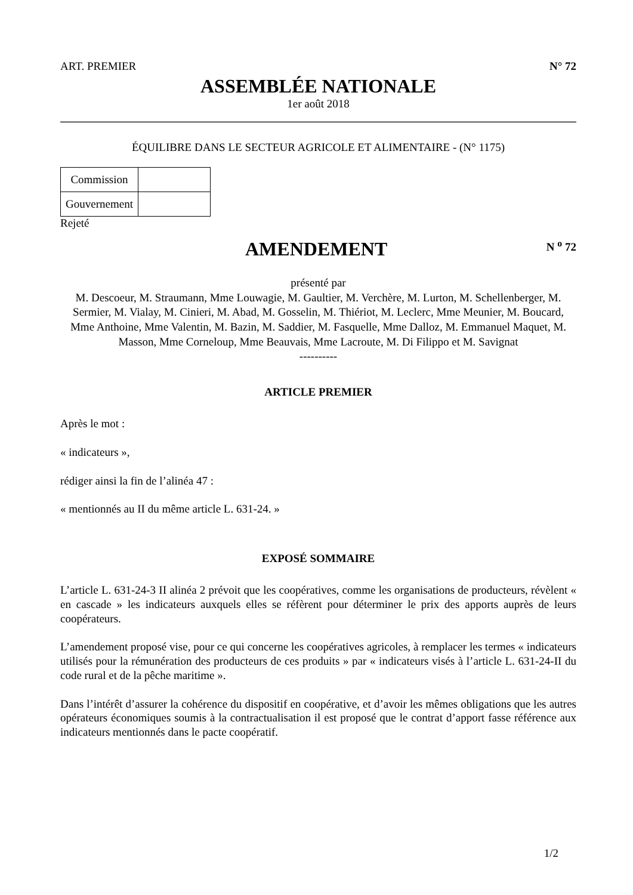ART. PREMIER N° 72
ASSEMBLÉE NATIONALE
1er août 2018
ÉQUILIBRE DANS LE SECTEUR AGRICOLE ET ALIMENTAIRE - (N° 1175)
| Commission | |
| Gouvernement | |
Rejeté
AMENDEMENT
N <sup>o</sup> 72
présenté par
M. Descoeur, M. Straumann, Mme Louwagie, M. Gaultier, M. Verchère, M. Lurton, M. Schellenberger, M. Sermier, M. Vialay, M. Cinieri, M. Abad, M. Gosselin, M. Thiériot, M. Leclerc, Mme Meunier, M. Boucard, Mme Anthoine, Mme Valentin, M. Bazin, M. Saddier, M. Fasquelle, Mme Dalloz, M. Emmanuel Maquet, M. Masson, Mme Corneloup, Mme Beauvais, Mme Lacroute, M. Di Filippo et M. Savignat
----------
ARTICLE PREMIER
Après le mot :
« indicateurs »,
rédiger ainsi la fin de l’alinéa 47 :
« mentionnés au II du même article L. 631-24. »
EXPOSÉ SOMMAIRE
L’article L. 631-24-3 II alinéa 2 prévoit que les coopératives, comme les organisations de producteurs, révèlent « en cascade » les indicateurs auxquels elles se réfèrent pour déterminer le prix des apports auprès de leurs coopérateurs.
L’amendement proposé vise, pour ce qui concerne les coopératives agricoles, à remplacer les termes « indicateurs utilisés pour la rémunération des producteurs de ces produits » par « indicateurs visés à l’article L. 631-24-II du code rural et de la pêche maritime ».
Dans l’intérêt d’assurer la cohérence du dispositif en coopérative, et d’avoir les mêmes obligations que les autres opérateurs économiques soumis à la contractualisation il est proposé que le contrat d’apport fasse référence aux indicateurs mentionnés dans le pacte coopératif.
1/2